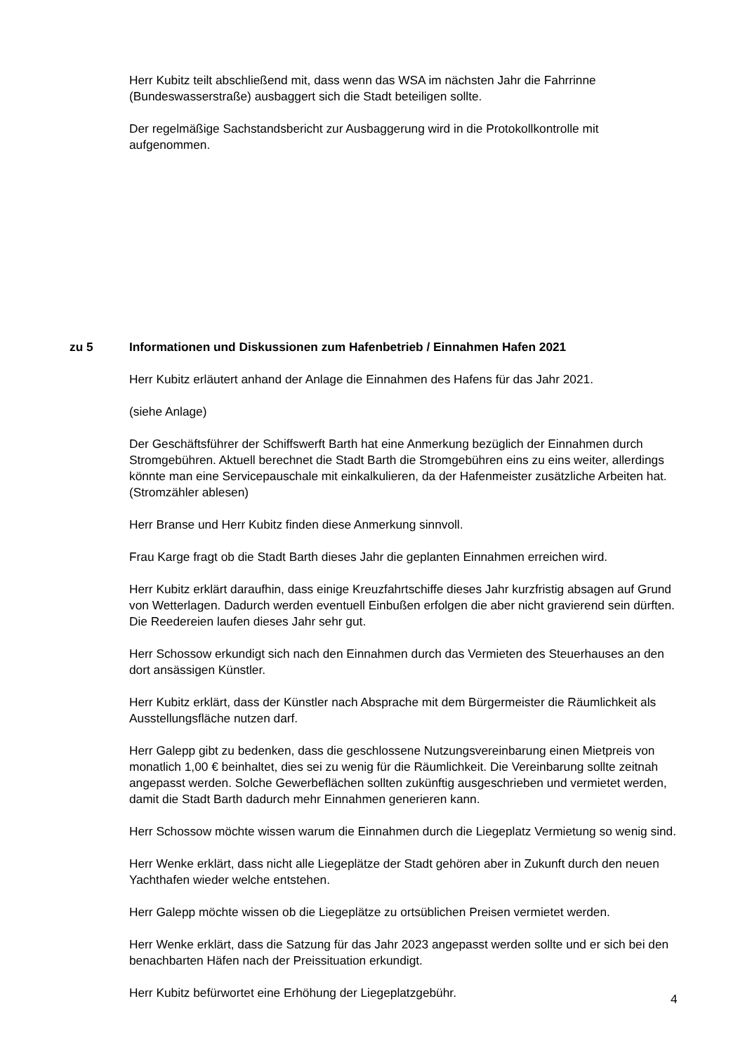Herr Kubitz teilt abschließend mit, dass wenn das WSA im nächsten Jahr die Fahrrinne (Bundeswasserstraße) ausbaggert sich die Stadt beteiligen sollte.
Der regelmäßige Sachstandsbericht zur Ausbaggerung wird in die Protokollkontrolle mit aufgenommen.
zu 5 Informationen und Diskussionen zum Hafenbetrieb / Einnahmen Hafen 2021
Herr Kubitz erläutert anhand der Anlage die Einnahmen des Hafens für das Jahr 2021.
(siehe Anlage)
Der Geschäftsführer der Schiffswerft Barth hat eine Anmerkung bezüglich der Einnahmen durch Stromgebühren. Aktuell berechnet die Stadt Barth die Stromgebühren eins zu eins weiter, allerdings könnte man eine Servicepauschale mit einkalkulieren, da der Hafenmeister zusätzliche Arbeiten hat. (Stromzähler ablesen)
Herr Branse und Herr Kubitz finden diese Anmerkung sinnvoll.
Frau Karge fragt ob die Stadt Barth dieses Jahr die geplanten Einnahmen erreichen wird.
Herr Kubitz erklärt daraufhin, dass einige Kreuzfahrtschiffe dieses Jahr kurzfristig absagen auf Grund von Wetterlagen. Dadurch werden eventuell Einbußen erfolgen die aber nicht gravierend sein dürften. Die Reedereien laufen dieses Jahr sehr gut.
Herr Schossow erkundigt sich nach den Einnahmen durch das Vermieten des Steuerhauses an den dort ansässigen Künstler.
Herr Kubitz erklärt, dass der Künstler nach Absprache mit dem Bürgermeister die Räumlichkeit als Ausstellungsfläche nutzen darf.
Herr Galepp gibt zu bedenken, dass die geschlossene Nutzungsvereinbarung einen Mietpreis von monatlich 1,00 € beinhaltet, dies sei zu wenig für die Räumlichkeit. Die Vereinbarung sollte zeitnah angepasst werden. Solche Gewerbeflächen sollten zukünftig ausgeschrieben und vermietet werden, damit die Stadt Barth dadurch mehr Einnahmen generieren kann.
Herr Schossow möchte wissen warum die Einnahmen durch die Liegeplatz Vermietung so wenig sind.
Herr Wenke erklärt, dass nicht alle Liegeplätze der Stadt gehören aber in Zukunft durch den neuen Yachthafen wieder welche entstehen.
Herr Galepp möchte wissen ob die Liegeplätze zu ortsüblichen Preisen vermietet werden.
Herr Wenke erklärt, dass die Satzung für das Jahr 2023 angepasst werden sollte und er sich bei den benachbarten Häfen nach der Preissituation erkundigt.
Herr Kubitz befürwortet eine Erhöhung der Liegeplatzgebühr.
4